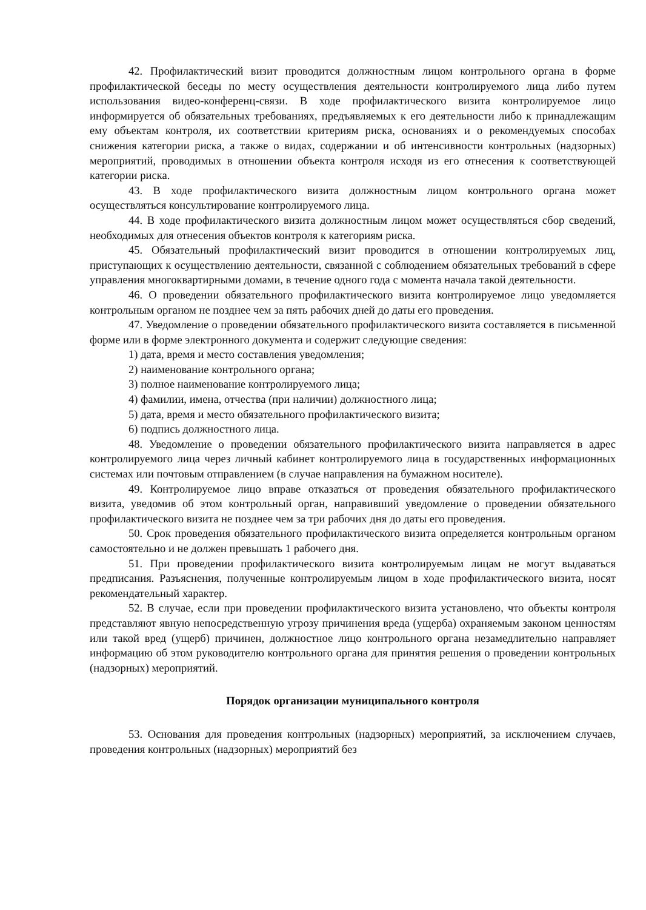42. Профилактический визит проводится должностным лицом контрольного органа в форме профилактической беседы по месту осуществления деятельности контролируемого лица либо путем использования видео-конференц-связи. В ходе профилактического визита контролируемое лицо информируется об обязательных требованиях, предъявляемых к его деятельности либо к принадлежащим ему объектам контроля, их соответствии критериям риска, основаниях и о рекомендуемых способах снижения категории риска, а также о видах, содержании и об интенсивности контрольных (надзорных) мероприятий, проводимых в отношении объекта контроля исходя из его отнесения к соответствующей категории риска.
43. В ходе профилактического визита должностным лицом контрольного органа может осуществляться консультирование контролируемого лица.
44. В ходе профилактического визита должностным лицом может осуществляться сбор сведений, необходимых для отнесения объектов контроля к категориям риска.
45. Обязательный профилактический визит проводится в отношении контролируемых лиц, приступающих к осуществлению деятельности, связанной с соблюдением обязательных требований в сфере управления многоквартирными домами, в течение одного года с момента начала такой деятельности.
46. О проведении обязательного профилактического визита контролируемое лицо уведомляется контрольным органом не позднее чем за пять рабочих дней до даты его проведения.
47. Уведомление о проведении обязательного профилактического визита составляется в письменной форме или в форме электронного документа и содержит следующие сведения:
1) дата, время и место составления уведомления;
2) наименование контрольного органа;
3) полное наименование контролируемого лица;
4) фамилии, имена, отчества (при наличии) должностного лица;
5) дата, время и место обязательного профилактического визита;
6) подпись должностного лица.
48. Уведомление о проведении обязательного профилактического визита направляется в адрес контролируемого лица через личный кабинет контролируемого лица в государственных информационных системах или почтовым отправлением (в случае направления на бумажном носителе).
49. Контролируемое лицо вправе отказаться от проведения обязательного профилактического визита, уведомив об этом контрольный орган, направивший уведомление о проведении обязательного профилактического визита не позднее чем за три рабочих дня до даты его проведения.
50. Срок проведения обязательного профилактического визита определяется контрольным органом самостоятельно и не должен превышать 1 рабочего дня.
51. При проведении профилактического визита контролируемым лицам не могут выдаваться предписания. Разъяснения, полученные контролируемым лицом в ходе профилактического визита, носят рекомендательный характер.
52. В случае, если при проведении профилактического визита установлено, что объекты контроля представляют явную непосредственную угрозу причинения вреда (ущерба) охраняемым законом ценностям или такой вред (ущерб) причинен, должностное лицо контрольного органа незамедлительно направляет информацию об этом руководителю контрольного органа для принятия решения о проведении контрольных (надзорных) мероприятий.
Порядок организации муниципального контроля
53. Основания для проведения контрольных (надзорных) мероприятий, за исключением случаев, проведения контрольных (надзорных) мероприятий без